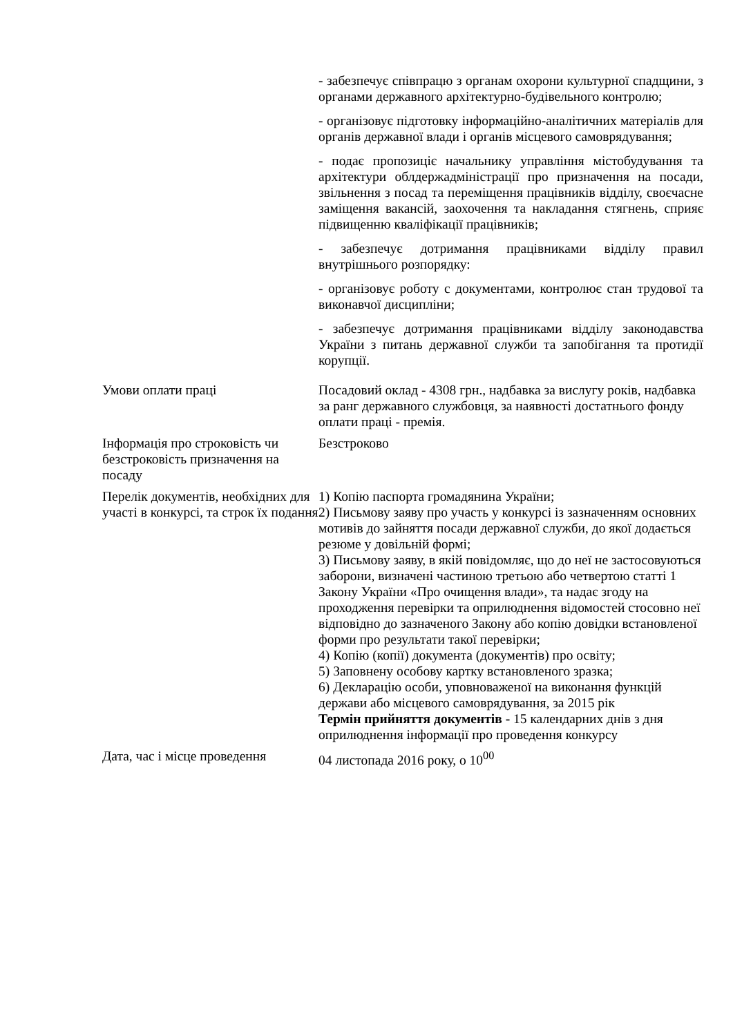| | - забезпечує співпрацю з органам охорони культурної спадщини, з органами державного архітектурно-будівельного контролю; - організовує підготовку інформаційно-аналітичних матеріалів для органів державної влади і органів місцевого самоврядування; - подає пропозиціє начальнику управління містобудування та архітектури облдержадміністрації про призначення на посади, звільнення з посад та переміщення працівників відділу, своєчасне заміщення вакансій, заохочення та накладання стягнень, сприяє підвищенню кваліфікації працівників; - забезпечує дотримання працівниками відділу правил внутрішнього розпорядку: - організовує роботу с документами, контролює стан трудової та виконавчої дисципліни; - забезпечує дотримання працівниками відділу законодавства України з питань державної служби та запобігання та протидії корупції. |
| Умови оплати праці | Посадовий оклад - 4308 грн., надбавка за вислугу років, надбавка за ранг державного службовця, за наявності достатнього фонду оплати праці - премія. |
| Інформація про строковість чи безстроковість призначення на посаду | Безстроково |
| Перелік документів, необхідних для участі в конкурсі, та строк їх подання | 1) Копію паспорта громадянина України; 2) Письмову заяву про участь у конкурсі із зазначенням основних мотивів до зайняття посади державної служби, до якої додається резюме у довільній формі; 3) Письмову заяву, в якій повідомляє, що до неї не застосовуються заборони, визначені частиною третьою або четвертою статті 1 Закону України «Про очищення влади», та надає згоду на проходження перевірки та оприлюднення відомостей стосовно неї відповідно до зазначеного Закону або копію довідки встановленої форми про результати такої перевірки; 4) Копію (копії) документа (документів) про освіту; 5) Заповнену особову картку встановленого зразка; 6) Декларацію особи, уповноваженої на виконання функцій держави або місцевого самоврядування, за 2015 рік Термін прийняття документів - 15 календарних днів з дня оприлюднення інформації про проведення конкурсу |
| Дата, час і місце проведення | 04 листопада 2016 року, о 10<sup>00</sup> |